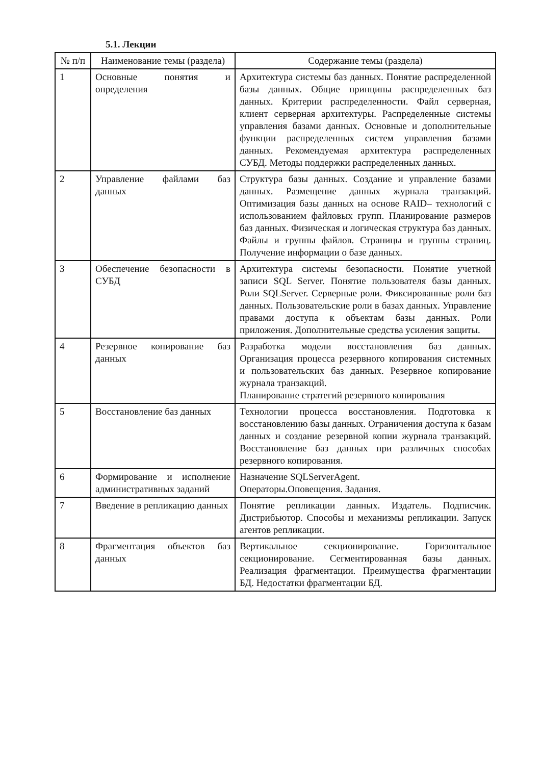5.1. Лекции
| № п/п | Наименование темы (раздела) | Содержание темы (раздела) |
| --- | --- | --- |
| 1 | Основные понятия и определения | Архитектура системы баз данных. Понятие распределенной базы данных. Общие принципы распределенных баз данных. Критерии распределенности. Файл серверная, клиент серверная архитектуры. Распределенные системы управления базами данных. Основные и дополнительные функции распределенных систем управления базами данных. Рекомендуемая архитектура распределенных СУБД. Методы поддержки распределенных данных. |
| 2 | Управление файлами баз данных | Структура базы данных. Создание и управление базами данных. Размещение данных журнала транзакций. Оптимизация базы данных на основе RAID– технологий с использованием файловых групп. Планирование размеров баз данных. Физическая и логическая структура баз данных. Файлы и группы файлов. Страницы и группы страниц. Получение информации о базе данных. |
| 3 | Обеспечение безопасности в СУБД | Архитектура системы безопасности. Понятие учетной записи SQL Server. Понятие пользователя базы данных. Роли SQLServer. Серверные роли. Фиксированные роли баз данных. Пользовательские роли в базах данных. Управление правами доступа к объектам базы данных. Роли приложения. Дополнительные средства усиления защиты. |
| 4 | Резервное копирование баз данных | Разработка модели восстановления баз данных. Организация процесса резервного копирования системных и пользовательских баз данных. Резервное копирование журнала транзакций. Планирование стратегий резервного копирования |
| 5 | Восстановление баз данных | Технологии процесса восстановления. Подготовка к восстановлению базы данных. Ограничения доступа к базам данных и создание резервной копии журнала транзакций. Восстановление баз данных при различных способах резервного копирования. |
| 6 | Формирование и исполнение административных заданий | Назначение SQLServerAgent. Операторы.Оповещения. Задания. |
| 7 | Введение в репликацию данных | Понятие репликации данных. Издатель. Подписчик. Дистрибьютор. Способы и механизмы репликации. Запуск агентов репликации. |
| 8 | Фрагментация объектов баз данных | Вертикальное секционирование. Горизонтальное секционирование. Сегментированная базы данных. Реализация фрагментации. Преимущества фрагментации БД. Недостатки фрагментации БД. |